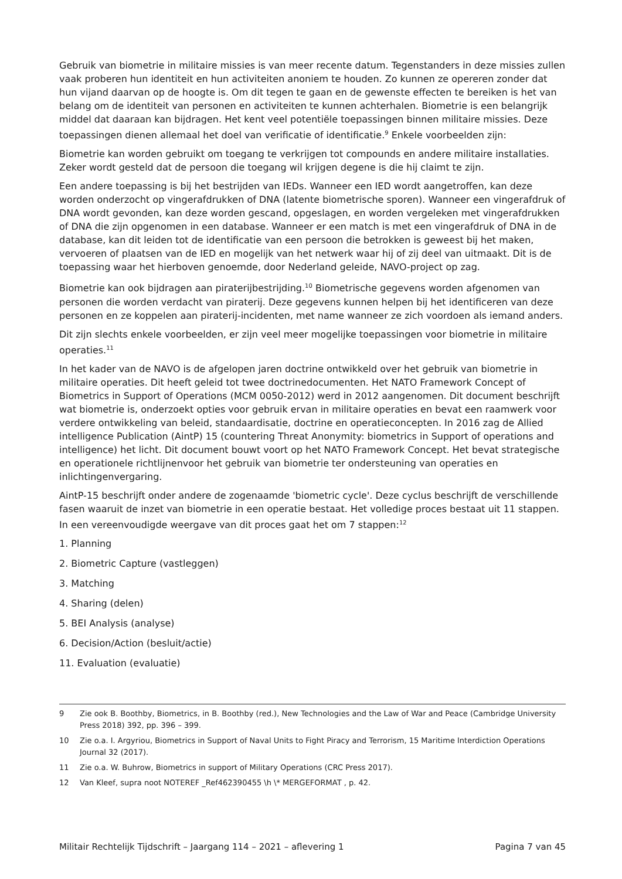Gebruik van biometrie in militaire missies is van meer recente datum. Tegenstanders in deze missies zullen vaak proberen hun identiteit en hun activiteiten anoniem te houden. Zo kunnen ze opereren zonder dat hun vijand daarvan op de hoogte is. Om dit tegen te gaan en de gewenste effecten te bereiken is het van belang om de identiteit van personen en activiteiten te kunnen achterhalen. Biometrie is een belangrijk middel dat daaraan kan bijdragen. Het kent veel potentiële toepassingen binnen militaire missies. Deze toepassingen dienen allemaal het doel van verificatie of identificatie.<sup>9</sup> Enkele voorbeelden zijn:
Biometrie kan worden gebruikt om toegang te verkrijgen tot compounds en andere militaire installaties. Zeker wordt gesteld dat de persoon die toegang wil krijgen degene is die hij claimt te zijn.
Een andere toepassing is bij het bestrijden van IEDs. Wanneer een IED wordt aangetroffen, kan deze worden onderzocht op vingerafdrukken of DNA (latente biometrische sporen). Wanneer een vingerafdruk of DNA wordt gevonden, kan deze worden gescand, opgeslagen, en worden vergeleken met vingerafdrukken of DNA die zijn opgenomen in een database. Wanneer er een match is met een vingerafdruk of DNA in de database, kan dit leiden tot de identificatie van een persoon die betrokken is geweest bij het maken, vervoeren of plaatsen van de IED en mogelijk van het netwerk waar hij of zij deel van uitmaakt. Dit is de toepassing waar het hierboven genoemde, door Nederland geleide, NAVO-project op zag.
Biometrie kan ook bijdragen aan piraterijbestrijding.<sup>10</sup> Biometrische gegevens worden afgenomen van personen die worden verdacht van piraterij. Deze gegevens kunnen helpen bij het identificeren van deze personen en ze koppelen aan piraterij-incidenten, met name wanneer ze zich voordoen als iemand anders.
Dit zijn slechts enkele voorbeelden, er zijn veel meer mogelijke toepassingen voor biometrie in militaire operaties.<sup>11</sup>
In het kader van de NAVO is de afgelopen jaren doctrine ontwikkeld over het gebruik van biometrie in militaire operaties. Dit heeft geleid tot twee doctrinedocumenten. Het NATO Framework Concept of Biometrics in Support of Operations (MCM 0050-2012) werd in 2012 aangenomen. Dit document beschrijft wat biometrie is, onderzoekt opties voor gebruik ervan in militaire operaties en bevat een raamwerk voor verdere ontwikkeling van beleid, standaardisatie, doctrine en operatieconcepten. In 2016 zag de Allied intelligence Publication (AintP) 15 (countering Threat Anonymity: biometrics in Support of operations and intelligence) het licht. Dit document bouwt voort op het NATO Framework Concept. Het bevat strategische en operationele richtlijnenvoor het gebruik van biometrie ter ondersteuning van operaties en inlichtingenvergaring.
AintP-15 beschrijft onder andere de zogenaamde 'biometric cycle'. Deze cyclus beschrijft de verschillende fasen waaruit de inzet van biometrie in een operatie bestaat. Het volledige proces bestaat uit 11 stappen. In een vereenvoudigde weergave van dit proces gaat het om 7 stappen:<sup>12</sup>
1. Planning
2. Biometric Capture (vastleggen)
3. Matching
4. Sharing (delen)
5. BEI Analysis (analyse)
6. Decision/Action (besluit/actie)
11. Evaluation (evaluatie)
9 Zie ook B. Boothby, Biometrics, in B. Boothby (red.), New Technologies and the Law of War and Peace (Cambridge University Press 2018) 392, pp. 396 – 399.
10 Zie o.a. I. Argyriou, Biometrics in Support of Naval Units to Fight Piracy and Terrorism, 15 Maritime Interdiction Operations Journal 32 (2017).
11 Zie o.a. W. Buhrow, Biometrics in support of Military Operations (CRC Press 2017).
12 Van Kleef, supra noot NOTEREF _Ref462390455 \h \* MERGEFORMAT , p. 42.
Militair Rechtelijk Tijdschrift – Jaargang 114 – 2021 – aflevering 1 Pagina 7 van 45